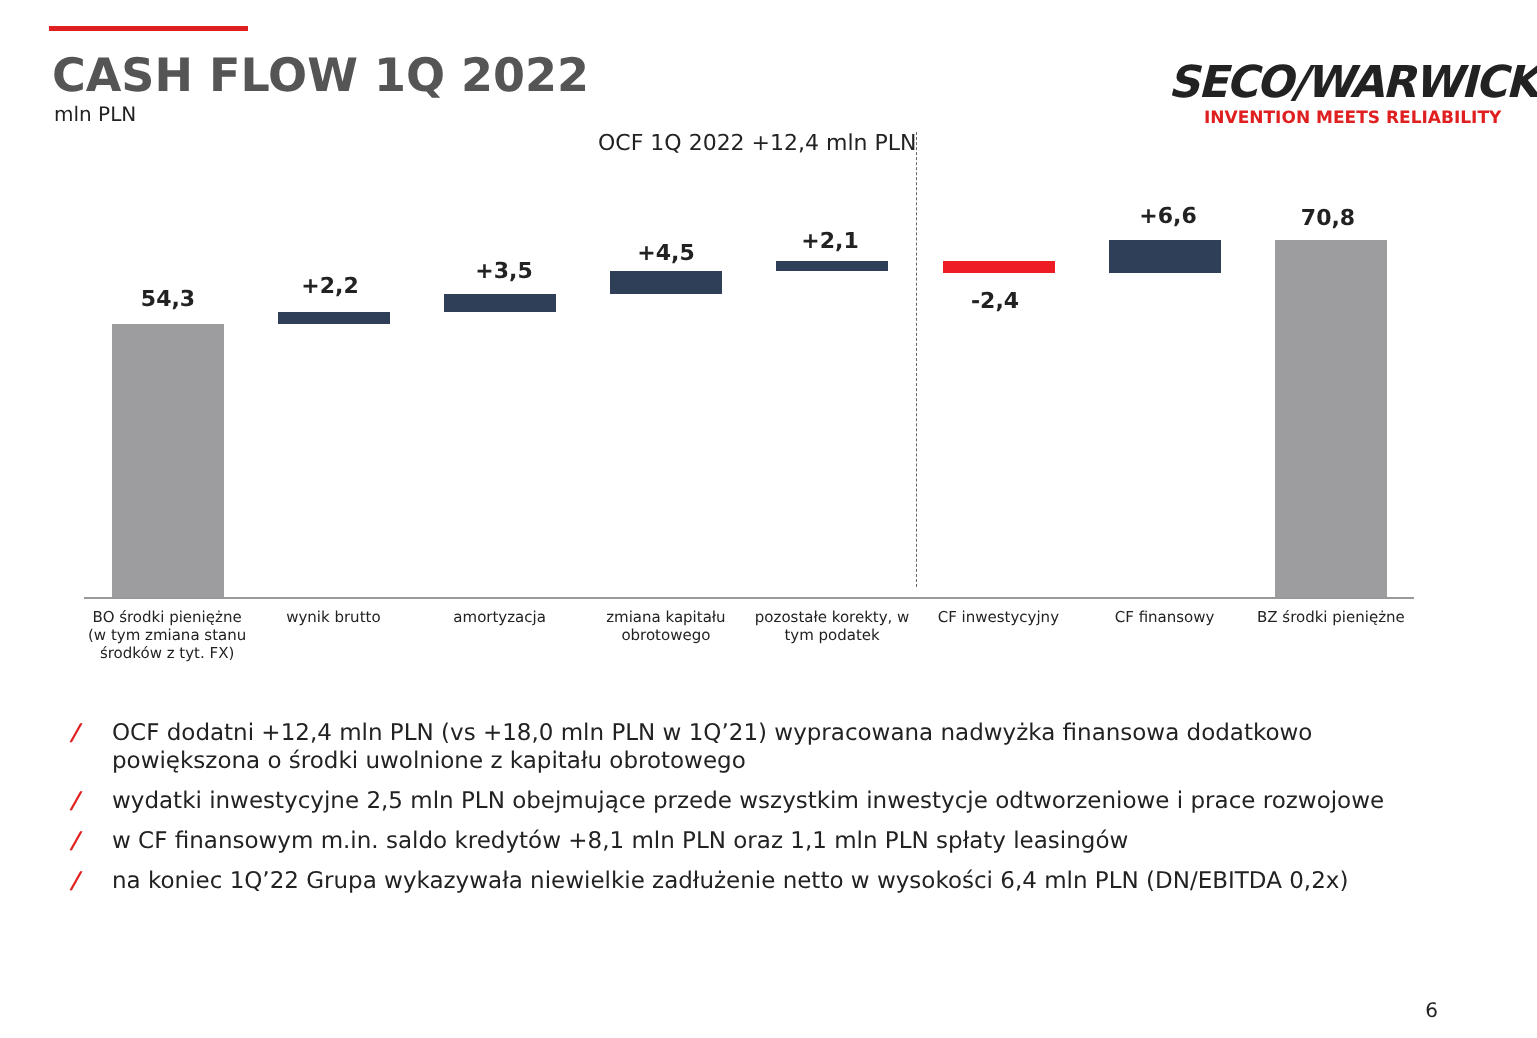CASH FLOW 1Q 2022
mln PLN
SECO/WARWICK
INVENTION MEETS RELIABILITY
OCF 1Q 2022 +12,4 mln PLN
54,3 +2,2
+3,5
+4,5 +2,1
-2,4
+6,6 70,8
BO środki pieniężne
(w tym zmiana stanu
środków z tyt. FX)
wynik brutto amortyzacja zmiana kapitału
obrotowego
pozostałe korekty, w
tym podatek
CF inwestycyjny CF finansowy BZ środki pieniężne
/ OCF dodatni +12,4 mln PLN (vs +18,0 mln PLN w 1Q’21) wypracowana nadwyżka finansowa dodatkowo powiększona o środki uwolnione z kapitału obrotowego
/ wydatki inwestycyjne 2,5 mln PLN obejmujące przede wszystkim inwestycje odtworzeniowe i prace rozwojowe
/ w CF finansowym m.in. saldo kredytów +8,1 mln PLN oraz 1,1 mln PLN spłaty leasingów
/ na koniec 1Q’22 Grupa wykazywała niewielkie zadłużenie netto w wysokości 6,4 mln PLN (DN/EBITDA 0,2x)
6